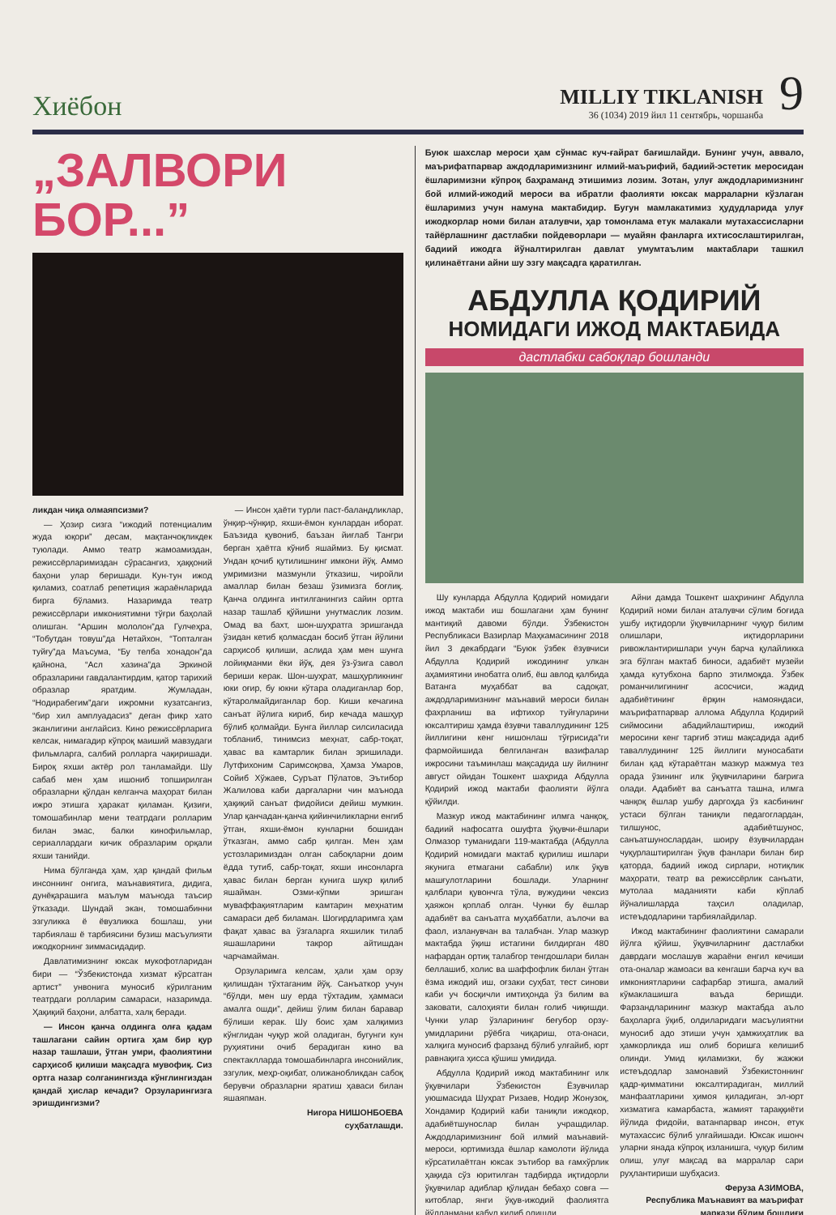Хиёбон
MILLIY TIKLANISH
36 (1034) 2019 йил 11 сентябрь, чоршанба
9
„ЗАЛВОРИ
БОР...”
ликдан чиқа олмаяпсизми?
— Ҳозир сизга “ижодий потенциалим жуда юқори” десам, мақтанчоқликдек туюлади. Аммо театр жамоамиздан, режиссёрларимиздан сўрасангиз, ҳаққоний баҳони улар беришади. Кун-тун ижод қиламиз, соатлаб репетиция жараёнларида бирга бўламиз. Назаримда театр режиссёрлари имкониятимни тўғри баҳолай олишган. “Аршин мололон”да Гулчеҳра, “Тобутдан товуш”да Нетайхон, “Топталган туйғу”да Маъсума, “Бу телба хонадон”да қайнона, “Асл хазина”да Эркиной образларини гавдалантирдим, қатор тарихий образлар яратдим. Жумладан, “Нодирабегим”даги ижромни кузатсангиз, “бир хил амплуадасиз” деган фикр хато эканлигини англайсиз. Кино режиссёрларига келсак, нимагадир кўпроқ маиший мавзудаги фильмларга, салбий ролларга чақиришади. Бироқ яхши актёр рол танламайди. Шу сабаб мен ҳам ишониб топширилган образларни қўлдан келганча маҳорат билан ижро этишга ҳаракат қиламан. Қизиғи, томошабинлар мени театрдаги ролларим билан эмас, балки кинофильмлар, сериаллардаги кичик образларим орқали яхши танийди.
Нима бўлганда ҳам, ҳар қандай фильм инсоннинг онгига, маънавиятига, дидига, дунёқарашига маълум маънода таъсир ўтказади. Шундай экан, томошабинни эзгуликка ё ёвузликка бошлаш, уни тарбиялаш ё тарбиясини бузиш масъулияти ижодкорнинг зиммасидадир.
Давлатимизнинг юксак мукофотларидан бири — “Ўзбекистонда хизмат кўрсатган артист” унвонига муносиб кўрилганим театрдаги ролларим самараси, назаримда. Ҳақиқий баҳони, албатта, халқ беради.
— Инсон қанча олдинга олға қадам ташлагани сайин ортига ҳам бир қур назар ташлаши, ўтган умри, фаолиятини сарҳисоб қилиши мақсадга мувофиқ. Сиз ортга назар солганингизда кўнглингиздан қандай ҳислар кечади? Орзуларингизга эришдингизми?
— Инсон ҳаёти турли паст-баландликлар, ўнқир-чўнқир, яхши-ёмон кунлардан иборат. Баъзида қувониб, баъзан йиғлаб Тангри берган ҳаётга кўниб яшаймиз. Бу қисмат. Ундан қочиб қутилишнинг имкони йўқ. Аммо умримизни мазмунли ўтказиш, чиройли амаллар билан безаш ўзимизга боғлиқ. Қанча олдинга интилганингиз сайин ортга назар ташлаб қўйишни унутмаслик лозим. Омад ва бахт, шон-шуҳратга эришганда ўзидан кетиб қолмасдан босиб ўтган йўлини сарҳисоб қилиши, аслида ҳам мен шунга лойиқманми ёки йўқ, дея ўз-ўзига савол бериши керак. Шон-шуҳрат, машҳурликнинг юки оғир, бу юкни кўтара оладиганлар бор, кўтаролмайдиганлар бор. Киши кечагина санъат йўлига кириб, бир кечада машҳур бўлиб қолмайди. Бунга йиллар силсиласида тобланиб, тинимсиз меҳнат, сабр-тоқат, ҳавас ва камтарлик билан эришилади. Лутфихоним Саримсоқова, Ҳамза Умаров, Сойиб Хўжаев, Суръат Пўлатов, Эътибор Жалилова каби дарғаларни чин маънода ҳақиқий санъат фидойиси дейиш мумкин. Улар қанчадан-қанча қийинчиликларни енгиб ўтган, яхши-ёмон кунларни бошидан ўтказган, аммо сабр қилган. Мен ҳам устозларимиздан олган сабоқларни доим ёдда тутиб, сабр-тоқат, яхши инсонларга ҳавас билан берган кунига шукр қилиб яшайман. Озми-кўпми эришган муваффақиятларим камтарин меҳнатим самараси деб биламан. Шогирдларимга ҳам фақат ҳавас ва ўзгаларга яхшилик тилаб яшашларини такрор айтишдан чарчамайман.
Орзуларимга келсам, ҳали ҳам орзу қилишдан тўхтаганим йўқ. Санъаткор учун “бўлди, мен шу ерда тўхтадим, ҳаммаси амалга ошди”, дейиш ўлим билан баравар бўлиши керак. Шу боис ҳам халқимиз кўнглидан чуқур жой оладиган, бугунги кун руҳиятини очиб берадиган кино ва спектаклларда томошабинларга инсонийлик, эзгулик, меҳр-оқибат, олижанобликдан сабоқ берувчи образларни яратиш ҳаваси билан яшаяпман.
Нигора НИШОНБОЕВА
суҳбатлашди.
Буюк шахслар мероси ҳам сўнмас куч-ғайрат бағишлайди. Бунинг учун, аввало, маърифатпарвар аждодларимизнинг илмий-маърифий, бадиий-эстетик меросидан ёшларимизни кўпроқ баҳраманд этишимиз лозим. Зотан, улуғ аждодларимизнинг бой илмий-ижодий мероси ва ибратли фаолияти юксак марраларни кўзлаган ёшларимиз учун намуна мактабидир. Бугун мамлакатимиз ҳудудларида улуғ ижодкорлар номи билан аталувчи, ҳар томонлама етук малакали мутахассисларни тайёрлашнинг дастлабки пойдеворлари — муайян фанларга ихтисослаштирилган, бадиий ижодга йўналтирилган давлат умумтаълим мактаблари ташкил қилинаётгани айни шу эзгу мақсадга қаратилган.
АБДУЛЛА ҚОДИРИЙ
НОМИДАГИ ИЖОД МАКТАБИДА
дастлабки сабоқлар бошланди
Шу кунларда Абдулла Қодирий номидаги ижод мактаби иш бошлагани ҳам бунинг мантиқий давоми бўлди. Ўзбекистон Республикаси Вазирлар Маҳкамасининг 2018 йил 3 декабрдаги “Буюк ўзбек ёзувчиси Абдулла Қодирий ижодининг улкан аҳамиятини инобатга олиб, ёш авлод қалбида Ватанга муҳаббат ва садоқат, аждодларимизнинг маънавий мероси билан фахрланиш ва ифтихор туйғуларини юксалтириш ҳамда ёзувчи таваллудининг 125 йиллигини кенг нишонлаш тўғрисида”ги фармойишида белгиланган вазифалар ижросини таъминлаш мақсадида шу йилнинг август ойидан Тошкент шаҳрида Абдулла Қодирий ижод мактаби фаолияти йўлга қўйилди.
Мазкур ижод мактабининг илмга чанқоқ, бадиий нафосатга ошуфта ўқувчи-ёшлари Олмазор туманидаги 119-мактабда (Абдулла Қодирий номидаги мактаб қурилиш ишлари якунига етмагани сабабли) илк ўқув машғулотларини бошлади. Уларнинг қалблари қувончга тўла, вужудини чексиз ҳаяжон қоплаб олган. Чунки бу ёшлар адабиёт ва санъатга муҳаббатли, аълочи ва фаол, изланувчан ва талабчан. Улар мазкур мактабда ўқиш истагини билдирган 480 нафардан ортиқ талабгор тенгдошлари билан беллашиб, холис ва шаффофлик билан ўтган ёзма ижодий иш, оғзаки суҳбат, тест синови каби уч босқичли имтиҳонда ўз билим ва заковати, салоҳияти билан ғолиб чиқишди. Чунки улар ўзларининг беғубор орзу-умидларини рўёбга чиқариш, ота-онаси, халқига муносиб фарзанд бўлиб улғайиб, юрт равнақига ҳисса қўшиш умидида.
Абдулла Қодирий ижод мактабининг илк ўқувчилари Ўзбекистон Ёзувчилар уюшмасида Шуҳрат Ризаев, Нодир Жонузоқ, Хондамир Қодирий каби таниқли ижодкор, адабиётшунослар билан учрашдилар. Аждодларимизнинг бой илмий маънавий-мероси, юртимизда ёшлар камолоти йўлида кўрсатилаётган юксак эътибор ва ғамхўрлик ҳақида сўз юритилган тадбирда иқтидорли ўқувчилар адиблар қўлидан бебаҳо совға — китоблар, янги ўқув-ижодий фаолиятга йўлланмани қабул қилиб олишди.
Айни дамда Тошкент шаҳрининг Абдулла Қодирий номи билан аталувчи сўлим боғида ушбу иқтидорли ўқувчиларнинг чуқур билим олишлари, иқтидорларини ривожлантиришлари учун барча қулайликка эга бўлган мактаб биноси, адабиёт музейи ҳамда кутубхона барпо этилмоқда. Ўзбек романчилигининг асосчиси, жадид адабиётининг ёрқин намояндаси, маърифатпарвар аллома Абдулла Қодирий сиймосини абадийлаштириш, ижодий меросини кенг тарғиб этиш мақсадида адиб таваллудининг 125 йиллиги муносабати билан қад кўтараётган мазкур мажмуа тез орада ўзининг илк ўқувчиларини бағрига олади. Адабиёт ва санъатга ташна, илмга чанқоқ ёшлар ушбу даргоҳда ўз касбининг устаси бўлган таниқли педагоглардан, тилшунос, адабиётшунос, санъатшунослардан, шоиру ёзувчилардан чуқурлаштирилган ўқув фанлари билан бир қаторда, бадиий ижод сирлари, нотиқлик маҳорати, театр ва режиссёрлик санъати, мутолаа маданияти каби кўплаб йўналишларда таҳсил оладилар, истеъдодларини тарбиялайдилар.
Ижод мактабининг фаолиятини самарали йўлга қўйиш, ўқувчиларнинг дастлабки даврдаги мослашув жараёни енгил кечиши ота-оналар жамоаси ва кенгаши барча куч ва имкониятларини сафарбар этишга, амалий кўмаклашишга ваъда беришди. Фарзандларининг мазкур мактабда аъло баҳоларга ўқиб, олдиларидаги масъулиятни муносиб адо этиши учун ҳамжиҳатлик ва ҳамкорликда иш олиб боришга келишиб олинди. Умид қиламизки, бу жажжи истеъдодлар замонавий Ўзбекистоннинг қадр-қимматини юксалтирадиган, миллий манфаатларини ҳимоя қиладиган, эл-юрт хизматига камарбаста, жамият тараққиёти йўлида фидойи, ватанпарвар инсон, етук мутахассис бўлиб улғайишади. Юксак ишонч уларни янада кўпроқ изланишга, чуқур билим олиш, улуғ мақсад ва марралар сари руҳлантириши шубҳасиз.
Феруза АЗИМОВА,
Республика Маънавият ва маърифат маркази бўлим бошлиғи